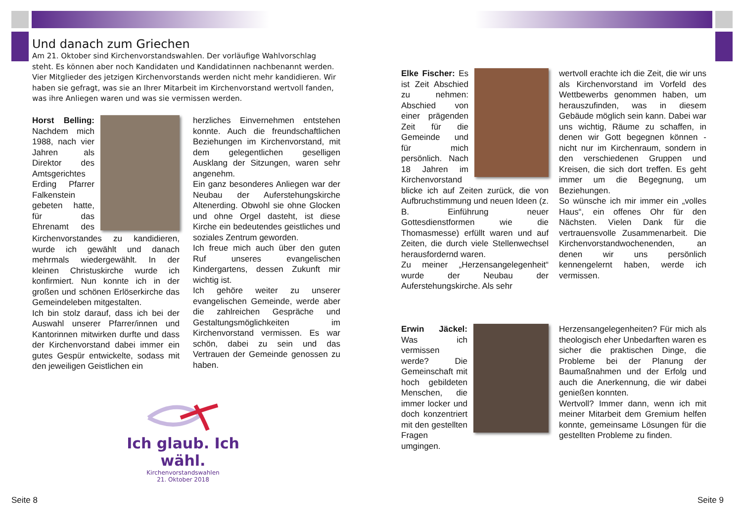Und danach zum Griechen
Am 21. Oktober sind Kirchenvorstandswahlen. Der vorläufige Wahlvorschlag steht. Es können aber noch Kandidaten und Kandidatinnen nachbenannt werden. Vier Mitglieder des jetzigen Kirchenvorstands werden nicht mehr kandidieren. Wir haben sie gefragt, was sie an Ihrer Mitarbeit im Kirchenvorstand wertvoll fanden, was ihre Anliegen waren und was sie vermissen werden.
Horst Belling: Nachdem mich 1988, nach vier Jahren als Direktor des Amtsgerichtes Erding Pfarrer Falkenstein gebeten hatte, für das Ehrenamt des Kirchenvorstandes zu kandidieren, wurde ich gewählt und danach mehrmals wiedergewählt. In der kleinen Christuskirche wurde ich konfirmiert. Nun konnte ich in der großen und schönen Erlöserkirche das Gemeindeleben mitgestalten.
Ich bin stolz darauf, dass ich bei der Auswahl unserer Pfarrer/innen und Kantorinnen mitwirken durfte und dass der Kirchenvorstand dabei immer ein gutes Gespür entwickelte, sodass mit den jeweiligen Geistlichen ein
herzliches Einvernehmen entstehen konnte. Auch die freundschaftlichen Beziehungen im Kirchenvorstand, mit dem gelegentlichen geselligen Ausklang der Sitzungen, waren sehr angenehm.
Ein ganz besonderes Anliegen war der Neubau der Auferstehungskirche Altenerding. Obwohl sie ohne Glocken und ohne Orgel dasteht, ist diese Kirche ein bedeutendes geistliches und soziales Zentrum geworden.
Ich freue mich auch über den guten Ruf unseres evangelischen Kindergartens, dessen Zukunft mir wichtig ist.
Ich gehöre weiter zu unserer evangelischen Gemeinde, werde aber die zahlreichen Gespräche und Gestaltungsmöglichkeiten im Kirchenvorstand vermissen. Es war schön, dabei zu sein und das Vertrauen der Gemeinde genossen zu haben.
Ich glaub. Ich wähl.
Kirchenvorstandswahlen
21. Oktober 2018
Elke Fischer: Es ist Zeit Abschied zu nehmen: Abschied von einer prägenden Zeit für die Gemeinde und für mich persönlich. Nach 18 Jahren im Kirchenvorstand blicke ich auf Zeiten zurück, die von Aufbruchstimmung und neuen Ideen (z. B. Einführung neuer Gottesdienstformen wie die Thomasmesse) erfüllt waren und auf Zeiten, die durch viele Stellenwechsel herausfordernd waren.
Zu meiner „Herzensangelegenheit“ wurde der Neubau der Auferstehungskirche. Als sehr
wertvoll erachte ich die Zeit, die wir uns als Kirchenvorstand im Vorfeld des Wettbewerbs genommen haben, um herauszufinden, was in diesem Gebäude möglich sein kann. Dabei war uns wichtig, Räume zu schaffen, in denen wir Gott begegnen können - nicht nur im Kirchenraum, sondern in den verschiedenen Gruppen und Kreisen, die sich dort treffen. Es geht immer um die Begegnung, um Beziehungen.
So wünsche ich mir immer ein „volles Haus“, ein offenes Ohr für den Nächsten. Vielen Dank für die vertrauensvolle Zusammenarbeit. Die Kirchenvorstandwochenenden, an denen wir uns persönlich kennengelernt haben, werde ich vermissen.
Erwin Jäckel: Was ich vermissen werde? Die Gemeinschaft mit hoch gebildeten Menschen, die immer locker und doch konzentriert mit den gestellten Fragen umgingen.
Herzensangelegenheiten? Für mich als theologisch eher Unbedarften waren es sicher die praktischen Dinge, die Probleme bei der Planung der Baumaßnahmen und der Erfolg und auch die Anerkennung, die wir dabei genießen konnten.
Wertvoll? Immer dann, wenn ich mit meiner Mitarbeit dem Gremium helfen konnte, gemeinsame Lösungen für die gestellten Probleme zu finden.
Seite 8 Seite 9